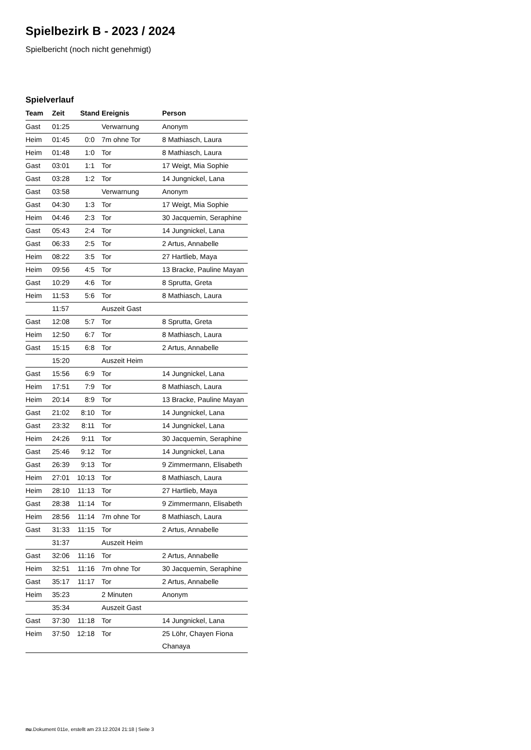Spielbezirk B - 2023 / 2024
Spielbericht (noch nicht genehmigt)
Spielverlauf
| Team | Zeit | Stand | Ereignis | Person |
| --- | --- | --- | --- | --- |
| Gast | 01:25 | | Verwarnung | Anonym |
| Heim | 01:45 | 0:0 | 7m ohne Tor | 8 Mathiasch, Laura |
| Heim | 01:48 | 1:0 | Tor | 8 Mathiasch, Laura |
| Gast | 03:01 | 1:1 | Tor | 17 Weigt, Mia Sophie |
| Gast | 03:28 | 1:2 | Tor | 14 Jungnickel, Lana |
| Gast | 03:58 | | Verwarnung | Anonym |
| Gast | 04:30 | 1:3 | Tor | 17 Weigt, Mia Sophie |
| Heim | 04:46 | 2:3 | Tor | 30 Jacquemin, Seraphine |
| Gast | 05:43 | 2:4 | Tor | 14 Jungnickel, Lana |
| Gast | 06:33 | 2:5 | Tor | 2 Artus, Annabelle |
| Heim | 08:22 | 3:5 | Tor | 27 Hartlieb, Maya |
| Heim | 09:56 | 4:5 | Tor | 13 Bracke, Pauline Mayan |
| Gast | 10:29 | 4:6 | Tor | 8 Sprutta, Greta |
| Heim | 11:53 | 5:6 | Tor | 8 Mathiasch, Laura |
| | 11:57 | | Auszeit Gast | |
| Gast | 12:08 | 5:7 | Tor | 8 Sprutta, Greta |
| Heim | 12:50 | 6:7 | Tor | 8 Mathiasch, Laura |
| Gast | 15:15 | 6:8 | Tor | 2 Artus, Annabelle |
| | 15:20 | | Auszeit Heim | |
| Gast | 15:56 | 6:9 | Tor | 14 Jungnickel, Lana |
| Heim | 17:51 | 7:9 | Tor | 8 Mathiasch, Laura |
| Heim | 20:14 | 8:9 | Tor | 13 Bracke, Pauline Mayan |
| Gast | 21:02 | 8:10 | Tor | 14 Jungnickel, Lana |
| Gast | 23:32 | 8:11 | Tor | 14 Jungnickel, Lana |
| Heim | 24:26 | 9:11 | Tor | 30 Jacquemin, Seraphine |
| Gast | 25:46 | 9:12 | Tor | 14 Jungnickel, Lana |
| Gast | 26:39 | 9:13 | Tor | 9 Zimmermann, Elisabeth |
| Heim | 27:01 | 10:13 | Tor | 8 Mathiasch, Laura |
| Heim | 28:10 | 11:13 | Tor | 27 Hartlieb, Maya |
| Gast | 28:38 | 11:14 | Tor | 9 Zimmermann, Elisabeth |
| Heim | 28:56 | 11:14 | 7m ohne Tor | 8 Mathiasch, Laura |
| Gast | 31:33 | 11:15 | Tor | 2 Artus, Annabelle |
| | 31:37 | | Auszeit Heim | |
| Gast | 32:06 | 11:16 | Tor | 2 Artus, Annabelle |
| Heim | 32:51 | 11:16 | 7m ohne Tor | 30 Jacquemin, Seraphine |
| Gast | 35:17 | 11:17 | Tor | 2 Artus, Annabelle |
| Heim | 35:23 | | 2 Minuten | Anonym |
| | 35:34 | | Auszeit Gast | |
| Gast | 37:30 | 11:18 | Tor | 14 Jungnickel, Lana |
| Heim | 37:50 | 12:18 | Tor | 25 Löhr, Chayen Fiona Chanaya |
nu.Dokument 011e, erstellt am 23.12.2024 21:18 | Seite 3